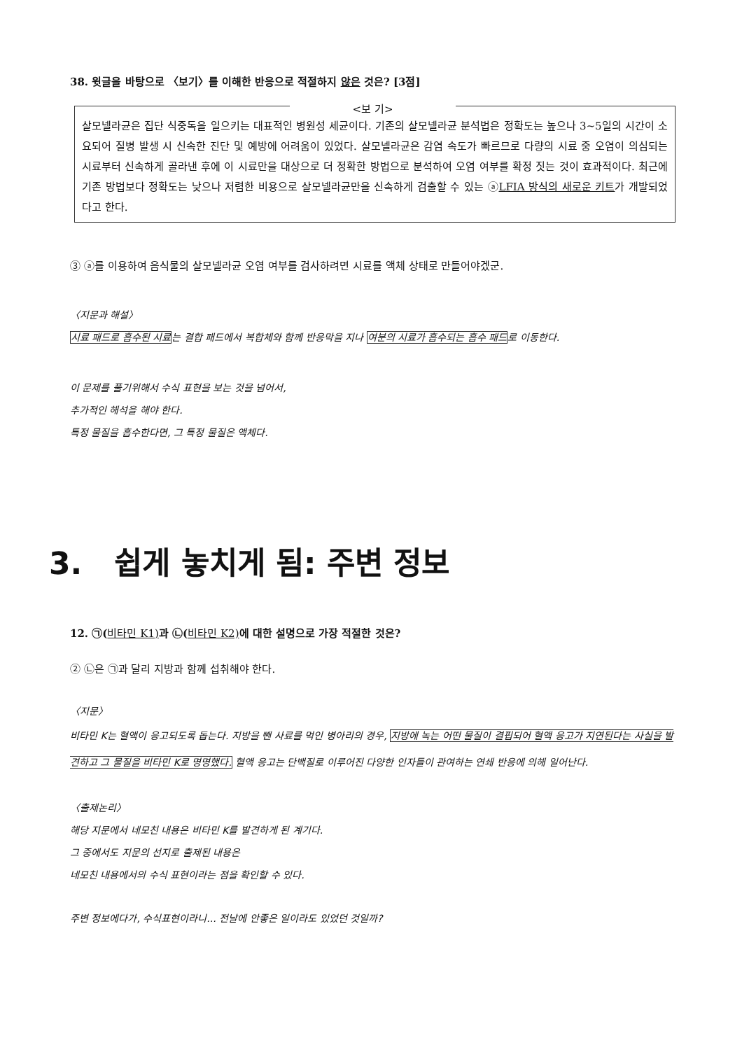38. 윗글을 바탕으로 〈보기〉를 이해한 반응으로 적절하지 않은 것은? [3점]
<보 기>
살모넬라균은 집단 식중독을 일으키는 대표적인 병원성 세균이다. 기존의 살모넬라균 분석법은 정확도는 높으나 3~5일의 시간이 소요되어 질병 발생 시 신속한 진단 및 예방에 어려움이 있었다. 살모넬라균은 감염 속도가 빠르므로 다량의 시료 중 오염이 의심되는 시료부터 신속하게 골라낸 후에 이 시료만을 대상으로 더 정확한 방법으로 분석하여 오염 여부를 확정 짓는 것이 효과적이다. 최근에 기존 방법보다 정확도는 낮으나 저렴한 비용으로 살모넬라균만을 신속하게 검출할 수 있는 ⓐLFIA 방식의 새로운 키트가 개발되었다고 한다.
③ ⓐ를 이용하여 음식물의 살모넬라균 오염 여부를 검사하려면 시료를 액체 상태로 만들어야겠군.
〈지문과 해설〉
시료 패드로 흡수된 시료는 결합 패드에서 복합체와 함께 반응막을 지나 여분의 시료가 흡수되는 흡수 패드로 이동한다.
이 문제를 풀기위해서 수식 표현을 보는 것을 넘어서,
추가적인 해석을 해야 한다.
특정 물질을 흡수한다면, 그 특정 물질은 액체다.
3. 쉽게 놓치게 됨: 주변 정보
12. ㉠(비타민 K1) 과 ㉡(비타민 K2) 에 대한 설명으로 가장 적절한 것은?
② ㉡은 ㉠과 달리 지방과 함께 섭취해야 한다.
〈지문〉
비타민 K는 혈액이 응고되도록 돕는다. 지방을 뺀 사료를 먹인 병아리의 경우, 지방에 녹는 어떤 물질이 결핍되어 혈액 응고가 지연된다는 사실을 발견하고 그 물질을 비타민 K로 명명했다. 혈액 응고는 단백질로 이루어진 다양한 인자들이 관여하는 연쇄 반응에 의해 일어난다.
〈출제논리〉
해당 지문에서 네모친 내용은 비타민 K를 발견하게 된 계기다.
그 중에서도 지문의 선지로 출제된 내용은
네모친 내용에서의 수식 표현이라는 점을 확인할 수 있다.
주변 정보에다가, 수식표현이라니... 전날에 안좋은 일이라도 있었던 것일까?